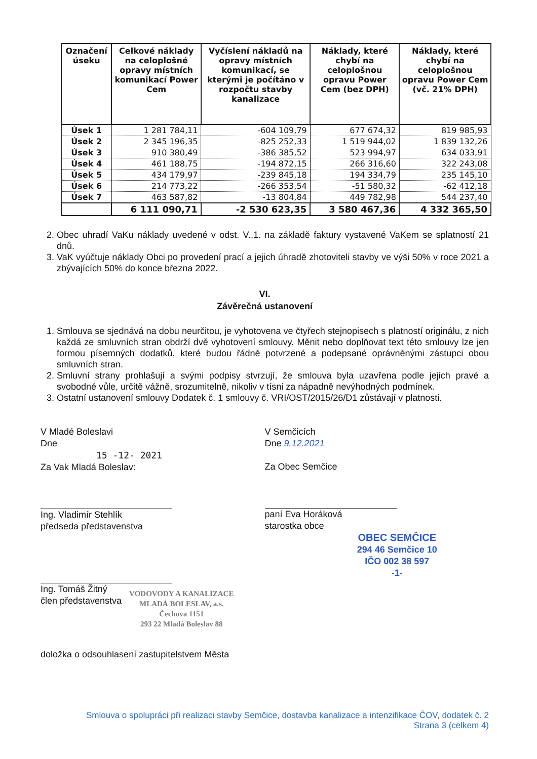| Označení úseku | Celkové náklady na celoplošné opravy místních komunikací Power Cem | Vyčíslení nákladů na opravy místních komunikací, se kterými je počítáno v rozpočtu stavby kanalizace | Náklady, které chybí na celoplošnou opravu Power Cem (bez DPH) | Náklady, které chybí na celoplošnou opravu Power Cem (vč. 21% DPH) |
| --- | --- | --- | --- | --- |
| Úsek 1 | 1 281 784,11 | -604 109,79 | 677 674,32 | 819 985,93 |
| Úsek 2 | 2 345 196,35 | -825 252,33 | 1 519 944,02 | 1 839 132,26 |
| Úsek 3 | 910 380,49 | -386 385,52 | 523 994,97 | 634 033,91 |
| Úsek 4 | 461 188,75 | -194 872,15 | 266 316,60 | 322 243,08 |
| Úsek 5 | 434 179,97 | -239 845,18 | 194 334,79 | 235 145,10 |
| Úsek 6 | 214 773,22 | -266 353,54 | -51 580,32 | -62 412,18 |
| Úsek 7 | 463 587,82 | -13 804,84 | 449 782,98 | 544 237,40 |
| | 6 111 090,71 | -2 530 623,35 | 3 580 467,36 | 4 332 365,50 |
2. Obec uhradí VaKu náklady uvedené v odst. V.,1. na základě faktury vystavené VaKem se splatností 21 dnů.
3. VaK vyúčtuje náklady Obci po provedení prací a jejich úhradě zhotoviteli stavby ve výši 50% v roce 2021 a zbývajících 50% do konce března 2022.
VI.
Závěrečná ustanovení
1. Smlouva se sjednává na dobu neurčitou, je vyhotovena ve čtyřech stejnopisech s platností originálu, z nich každá ze smluvních stran obdrží dvě vyhotovení smlouvy. Měnit nebo doplňovat text této smlouvy lze jen formou písemných dodatků, které budou řádně potvrzené a podepsané oprávněnými zástupci obou smluvních stran.
2. Smluvní strany prohlašují a svými podpisy stvrzují, že smlouva byla uzavřena podle jejich pravé a svobodné vůle, určitě vážně, srozumitelně, nikoliv v tísni za nápadně nevýhodných podmínek.
3. Ostatní ustanovení smlouvy Dodatek č. 1 smlouvy č. VRI/OST/2015/26/D1 zůstávají v platnosti.
V Mladé Boleslavi
Dne
15 -12- 2021
Za Vak Mladá Boleslav:
Ing. Vladimír Stehlík
předseda představenstva
Ing. Tomáš Žitný
člen představenstva
VODOVODY A KANALIZACE
MLADÁ BOLESLAV, a.s.
Čechova 1151
293 22 Mladá Boleslav 88
V Semčicích
Dne 9.12.2021
Za Obec Semčice
paní Eva Horáková
starostka obce
OBEC SEMČICE
294 46 Semčice 10
IČO 002 38 597
-1-
doložka o odsouhlasení zastupitelstvem Města
Smlouva o spolupráci při realizaci stavby Semčice, dostavba kanalizace a intenzifikace ČOV, dodatek č. 2
Strana 3 (celkem 4)